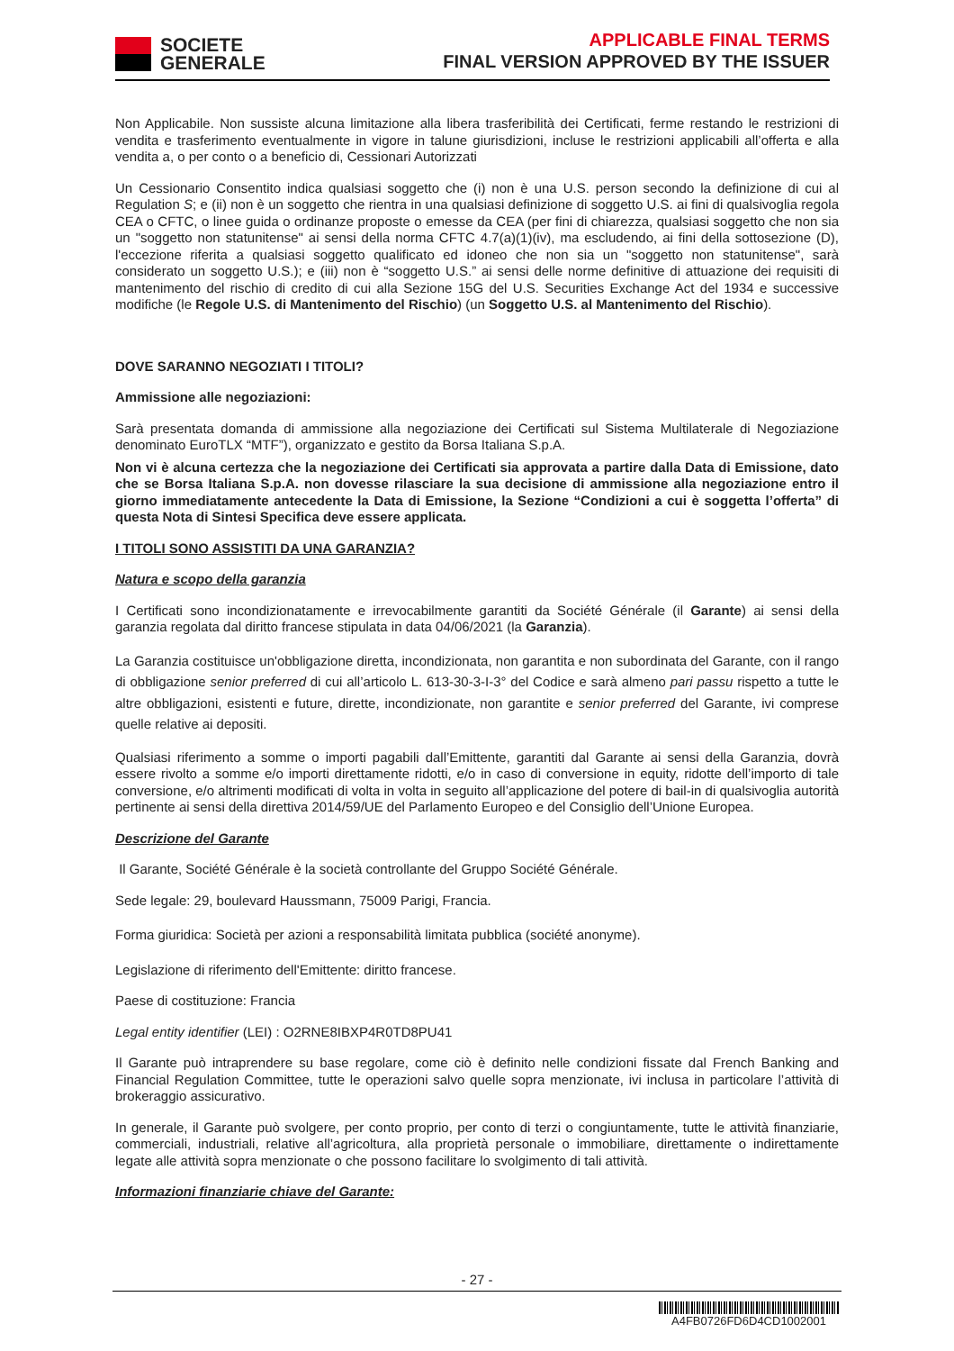SOCIETE
GENERALE
APPLICABLE FINAL TERMS
FINAL VERSION APPROVED BY THE ISSUER
Non Applicabile. Non sussiste alcuna limitazione alla libera trasferibilità dei Certificati, ferme restando le restrizioni di vendita e trasferimento eventualmente in vigore in talune giurisdizioni, incluse le restrizioni applicabili all’offerta e alla vendita a, o per conto o a beneficio di, Cessionari Autorizzati
Un Cessionario Consentito indica qualsiasi soggetto che (i) non è una U.S. person secondo la definizione di cui al Regulation S; e (ii) non è un soggetto che rientra in una qualsiasi definizione di soggetto U.S. ai fini di qualsivoglia regola CEA o CFTC, o linee guida o ordinanze proposte o emesse da CEA (per fini di chiarezza, qualsiasi soggetto che non sia un "soggetto non statunitense" ai sensi della norma CFTC 4.7(a)(1)(iv), ma escludendo, ai fini della sottosezione (D), l'eccezione riferita a qualsiasi soggetto qualificato ed idoneo che non sia un "soggetto non statunitense", sarà considerato un soggetto U.S.); e (iii) non è “soggetto U.S.” ai sensi delle norme definitive di attuazione dei requisiti di mantenimento del rischio di credito di cui alla Sezione 15G del U.S. Securities Exchange Act del 1934 e successive modifiche (le Regole U.S. di Mantenimento del Rischio) (un Soggetto U.S. al Mantenimento del Rischio).
DOVE SARANNO NEGOZIATI I TITOLI?
Ammissione alle negoziazioni:
Sarà presentata domanda di ammissione alla negoziazione dei Certificati sul Sistema Multilaterale di Negoziazione denominato EuroTLX “MTF”), organizzato e gestito da Borsa Italiana S.p.A.
Non vi è alcuna certezza che la negoziazione dei Certificati sia approvata a partire dalla Data di Emissione, dato che se Borsa Italiana S.p.A. non dovesse rilasciare la sua decisione di ammissione alla negoziazione entro il giorno immediatamente antecedente la Data di Emissione, la Sezione “Condizioni a cui è soggetta l’offerta” di questa Nota di Sintesi Specifica deve essere applicata.
I TITOLI SONO ASSISTITI DA UNA GARANZIA?
Natura e scopo della garanzia
I Certificati sono incondizionatamente e irrevocabilmente garantiti da Société Générale (il Garante) ai sensi della garanzia regolata dal diritto francese stipulata in data 04/06/2021 (la Garanzia).
La Garanzia costituisce un'obbligazione diretta, incondizionata, non garantita e non subordinata del Garante, con il rango di obbligazione senior preferred di cui all’articolo L. 613-30-3-I-3° del Codice e sarà almeno pari passu rispetto a tutte le altre obbligazioni, esistenti e future, dirette, incondizionate, non garantite e senior preferred del Garante, ivi comprese quelle relative ai depositi.
Qualsiasi riferimento a somme o importi pagabili dall’Emittente, garantiti dal Garante ai sensi della Garanzia, dovrà essere rivolto a somme e/o importi direttamente ridotti, e/o in caso di conversione in equity, ridotte dell’importo di tale conversione, e/o altrimenti modificati di volta in volta in seguito all’applicazione del potere di bail-in di qualsivoglia autorità pertinente ai sensi della direttiva 2014/59/UE del Parlamento Europeo e del Consiglio dell’Unione Europea.
Descrizione del Garante
Il Garante, Société Générale è la società controllante del Gruppo Société Générale.
Sede legale: 29, boulevard Haussmann, 75009 Parigi, Francia.
Forma giuridica: Società per azioni a responsabilità limitata pubblica (société anonyme).
Legislazione di riferimento dell'Emittente: diritto francese.
Paese di costituzione: Francia
Legal entity identifier (LEI) : O2RNE8IBXP4R0TD8PU41
Il Garante può intraprendere su base regolare, come ciò è definito nelle condizioni fissate dal French Banking and Financial Regulation Committee, tutte le operazioni salvo quelle sopra menzionate, ivi inclusa in particolare l’attività di brokeraggio assicurativo.
In generale, il Garante può svolgere, per conto proprio, per conto di terzi o congiuntamente, tutte le attività finanziarie, commerciali, industriali, relative all’agricoltura, alla proprietà personale o immobiliare, direttamente o indirettamente legate alle attività sopra menzionate o che possono facilitare lo svolgimento di tali attività.
Informazioni finanziarie chiave del Garante:
- 27 -
A4FB0726FD6D4CD1002001